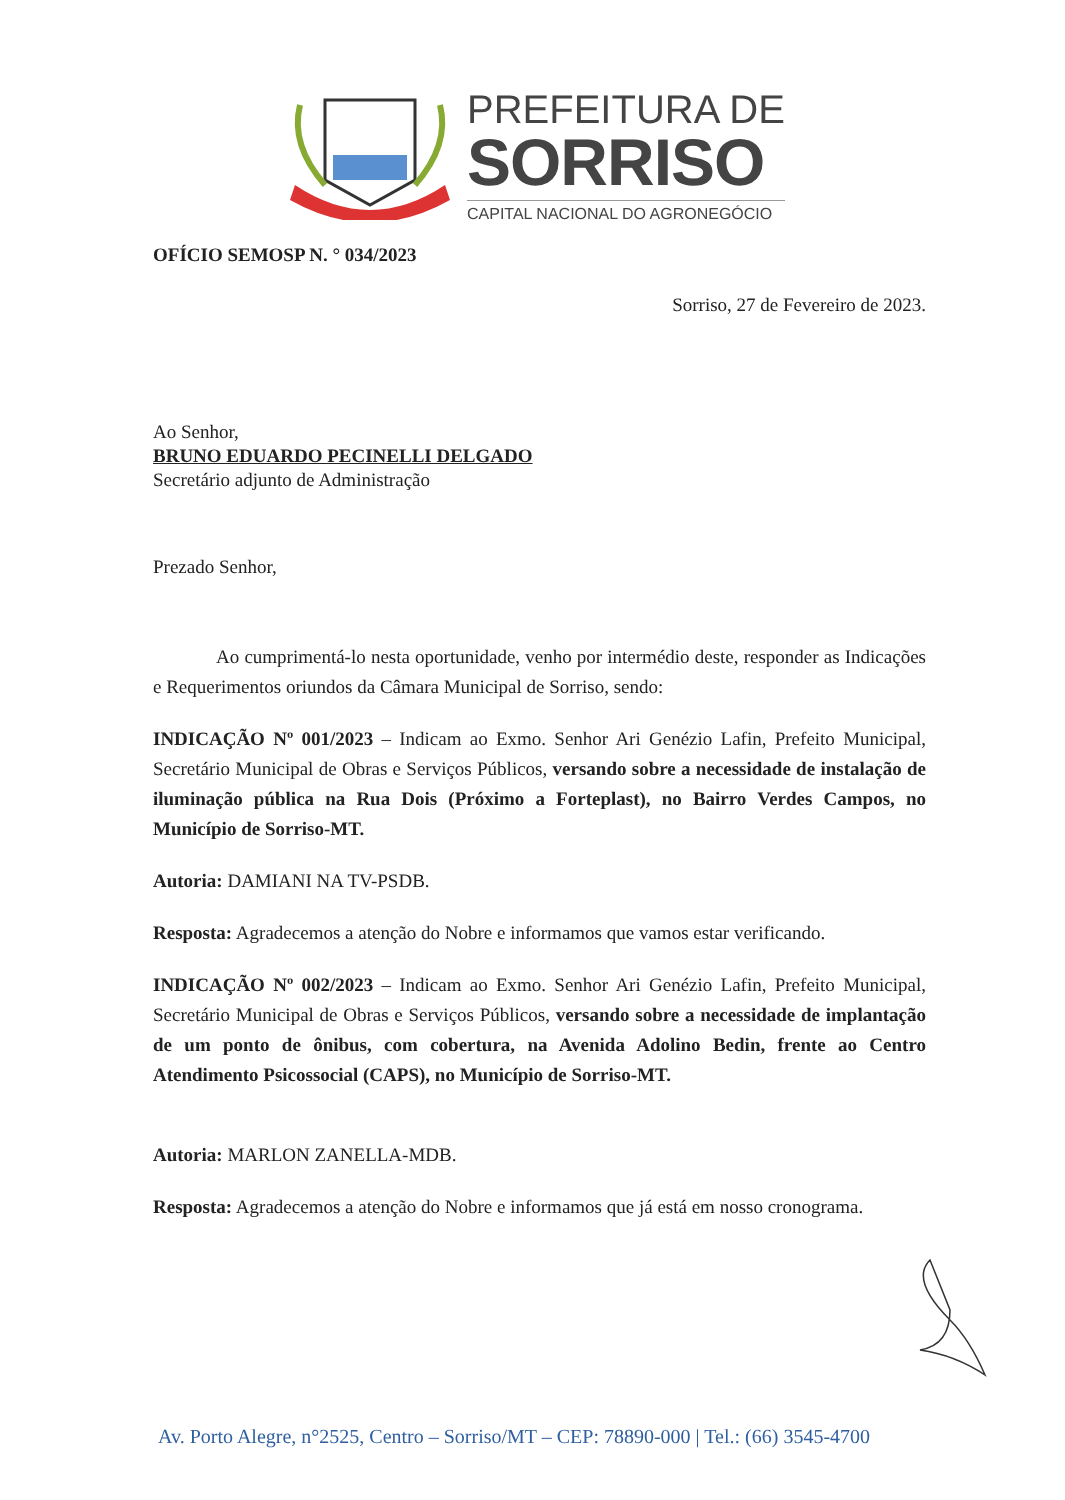PREFEITURA DE
SORRISO
CAPITAL NACIONAL DO AGRONEGÓCIO
OFÍCIO SEMOSP N. ° 034/2023
Sorriso, 27 de Fevereiro de 2023.
Ao Senhor,
BRUNO EDUARDO PECINELLI DELGADO
Secretário adjunto de Administração
Prezado Senhor,
Ao cumprimentá-lo nesta oportunidade, venho por intermédio deste, responder as Indicações e Requerimentos oriundos da Câmara Municipal de Sorriso, sendo:
INDICAÇÃO Nº 001/2023 – Indicam ao Exmo. Senhor Ari Genézio Lafin, Prefeito Municipal, Secretário Municipal de Obras e Serviços Públicos, versando sobre a necessidade de instalação de iluminação pública na Rua Dois (Próximo a Forteplast), no Bairro Verdes Campos, no Município de Sorriso-MT.
Autoria: DAMIANI NA TV-PSDB.
Resposta: Agradecemos a atenção do Nobre e informamos que vamos estar verificando.
INDICAÇÃO Nº 002/2023 – Indicam ao Exmo. Senhor Ari Genézio Lafin, Prefeito Municipal, Secretário Municipal de Obras e Serviços Públicos, versando sobre a necessidade de implantação de um ponto de ônibus, com cobertura, na Avenida Adolino Bedin, frente ao Centro Atendimento Psicossocial (CAPS), no Município de Sorriso-MT.
Autoria: MARLON ZANELLA-MDB.
Resposta: Agradecemos a atenção do Nobre e informamos que já está em nosso cronograma.
Av. Porto Alegre, n°2525, Centro – Sorriso/MT – CEP: 78890-000 | Tel.: (66) 3545-4700